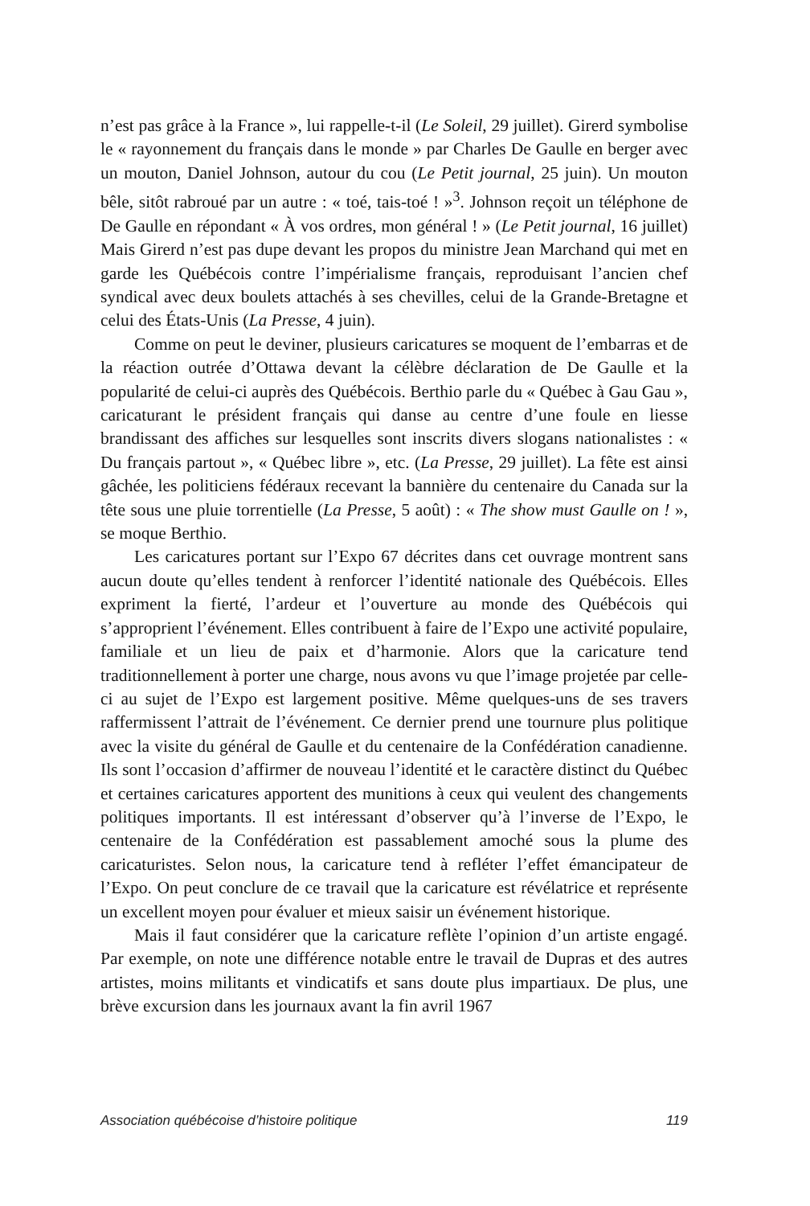n’est pas grâce à la France », lui rappelle-t-il (Le Soleil, 29 juillet). Girerd symbolise le « rayonnement du français dans le monde » par Charles De Gaulle en berger avec un mouton, Daniel Johnson, autour du cou (Le Petit journal, 25 juin). Un mouton bêle, sitôt rabroué par un autre : « toé, tais-toé ! »<sup>3</sup>. Johnson reçoit un téléphone de De Gaulle en répondant « À vos ordres, mon général ! » (Le Petit journal, 16 juillet) Mais Girerd n’est pas dupe devant les propos du ministre Jean Marchand qui met en garde les Québécois contre l’impérialisme français, reproduisant l’ancien chef syndical avec deux boulets attachés à ses chevilles, celui de la Grande-Bretagne et celui des États-Unis (La Presse, 4 juin).
Comme on peut le deviner, plusieurs caricatures se moquent de l’embarras et de la réaction outrée d’Ottawa devant la célèbre déclaration de De Gaulle et la popularité de celui-ci auprès des Québécois. Berthio parle du « Québec à Gau Gau », caricaturant le président français qui danse au centre d’une foule en liesse brandissant des affiches sur lesquelles sont inscrits divers slogans nationalistes : « Du français partout », « Québec libre », etc. (La Presse, 29 juillet). La fête est ainsi gâchée, les politiciens fédéraux recevant la bannière du centenaire du Canada sur la tête sous une pluie torrentielle (La Presse, 5 août) : « The show must Gaulle on ! », se moque Berthio.
Les caricatures portant sur l’Expo 67 décrites dans cet ouvrage montrent sans aucun doute qu’elles tendent à renforcer l’identité nationale des Québécois. Elles expriment la fierté, l’ardeur et l’ouverture au monde des Québécois qui s’approprient l’événement. Elles contribuent à faire de l’Expo une activité populaire, familiale et un lieu de paix et d’harmonie. Alors que la caricature tend traditionnellement à porter une charge, nous avons vu que l’image projetée par celle-ci au sujet de l’Expo est largement positive. Même quelques-uns de ses travers raffermissent l’attrait de l’événement. Ce dernier prend une tournure plus politique avec la visite du général de Gaulle et du centenaire de la Confédération canadienne. Ils sont l’occasion d’affirmer de nouveau l’identité et le caractère distinct du Québec et certaines caricatures apportent des munitions à ceux qui veulent des changements politiques importants. Il est intéressant d’observer qu’à l’inverse de l’Expo, le centenaire de la Confédération est passablement amoché sous la plume des caricaturistes. Selon nous, la caricature tend à refléter l’effet émancipateur de l’Expo. On peut conclure de ce travail que la caricature est révélatrice et représente un excellent moyen pour évaluer et mieux saisir un événement historique.
Mais il faut considérer que la caricature reflète l’opinion d’un artiste engagé. Par exemple, on note une différence notable entre le travail de Dupras et des autres artistes, moins militants et vindicatifs et sans doute plus impartiaux. De plus, une brève excursion dans les journaux avant la fin avril 1967
Association québécoise d’histoire politique 119